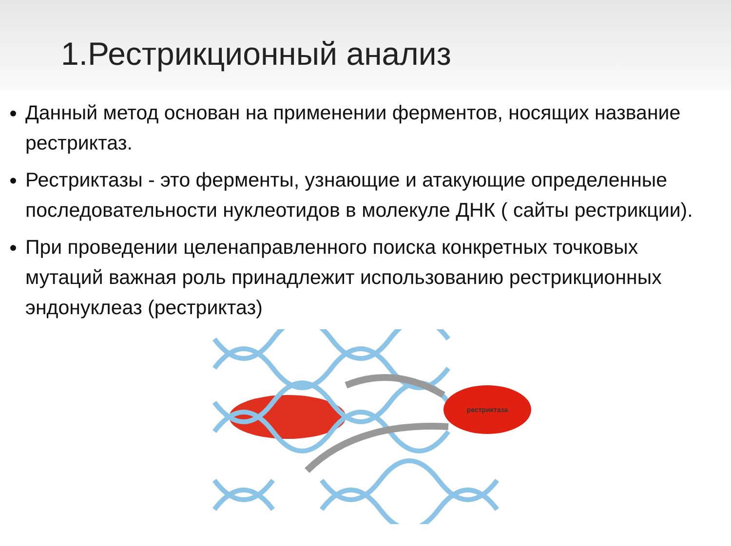1.Рестрикционный анализ
Данный метод основан на применении ферментов, носящих название рестриктаз.
Рестриктазы - это ферменты, узнающие и атакующие определенные последовательности нуклеотидов в молекуле ДНК ( сайты рестрикции).
При проведении целенаправленного поиска конкретных точковых мутаций важная роль принадлежит использованию рестрикционных эндонуклеаз (рестриктаз)
рестриктаза